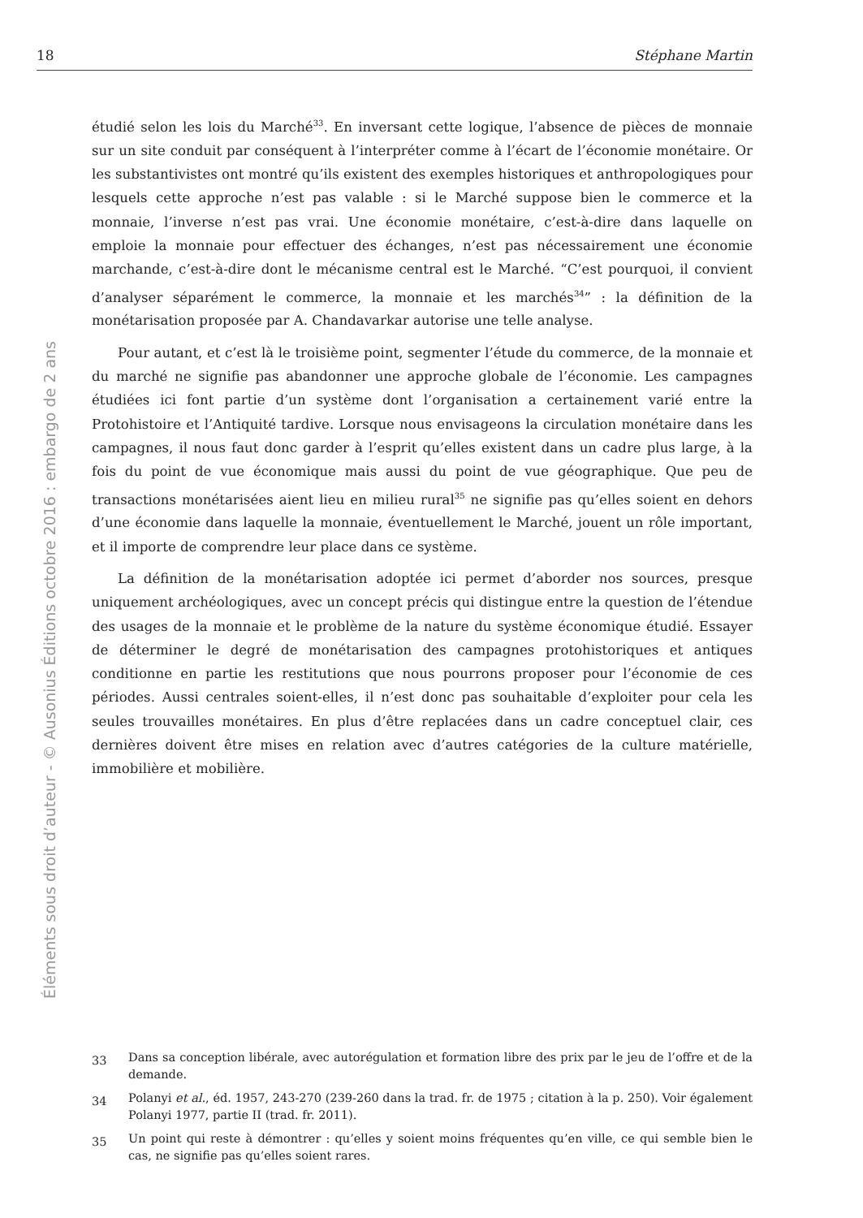18 Stéphane Martin
Éléments sous droit d’auteur - © Ausonius Éditions octobre 2016 : embargo de 2 ans
étudié selon les lois du Marché<sup>33</sup>. En inversant cette logique, l’absence de pièces de monnaie sur un site conduit par conséquent à l’interpréter comme à l’écart de l’économie monétaire. Or les substantivistes ont montré qu’ils existent des exemples historiques et anthropologiques pour lesquels cette approche n’est pas valable : si le Marché suppose bien le commerce et la monnaie, l’inverse n’est pas vrai. Une économie monétaire, c’est-à-dire dans laquelle on emploie la monnaie pour effectuer des échanges, n’est pas nécessairement une économie marchande, c’est-à-dire dont le mécanisme central est le Marché. “C’est pourquoi, il convient d’analyser séparément le commerce, la monnaie et les marchés<sup>34</sup>” : la définition de la monétarisation proposée par A. Chandavarkar autorise une telle analyse.
Pour autant, et c’est là le troisième point, segmenter l’étude du commerce, de la monnaie et du marché ne signifie pas abandonner une approche globale de l’économie. Les campagnes étudiées ici font partie d’un système dont l’organisation a certainement varié entre la Protohistoire et l’Antiquité tardive. Lorsque nous envisageons la circulation monétaire dans les campagnes, il nous faut donc garder à l’esprit qu’elles existent dans un cadre plus large, à la fois du point de vue économique mais aussi du point de vue géographique. Que peu de transactions monétarisées aient lieu en milieu rural<sup>35</sup> ne signifie pas qu’elles soient en dehors d’une économie dans laquelle la monnaie, éventuellement le Marché, jouent un rôle important, et il importe de comprendre leur place dans ce système.
La définition de la monétarisation adoptée ici permet d’aborder nos sources, presque uniquement archéologiques, avec un concept précis qui distingue entre la question de l’étendue des usages de la monnaie et le problème de la nature du système économique étudié. Essayer de déterminer le degré de monétarisation des campagnes protohistoriques et antiques conditionne en partie les restitutions que nous pourrons proposer pour l’économie de ces périodes. Aussi centrales soient-elles, il n’est donc pas souhaitable d’exploiter pour cela les seules trouvailles monétaires. En plus d’être replacées dans un cadre conceptuel clair, ces dernières doivent être mises en relation avec d’autres catégories de la culture matérielle, immobilière et mobilière.
33 Dans sa conception libérale, avec autorégulation et formation libre des prix par le jeu de l’offre et de la demande.
34 Polanyi et al., éd. 1957, 243-270 (239-260 dans la trad. fr. de 1975 ; citation à la p. 250). Voir également Polanyi 1977, partie II (trad. fr. 2011).
35 Un point qui reste à démontrer : qu’elles y soient moins fréquentes qu’en ville, ce qui semble bien le cas, ne signifie pas qu’elles soient rares.